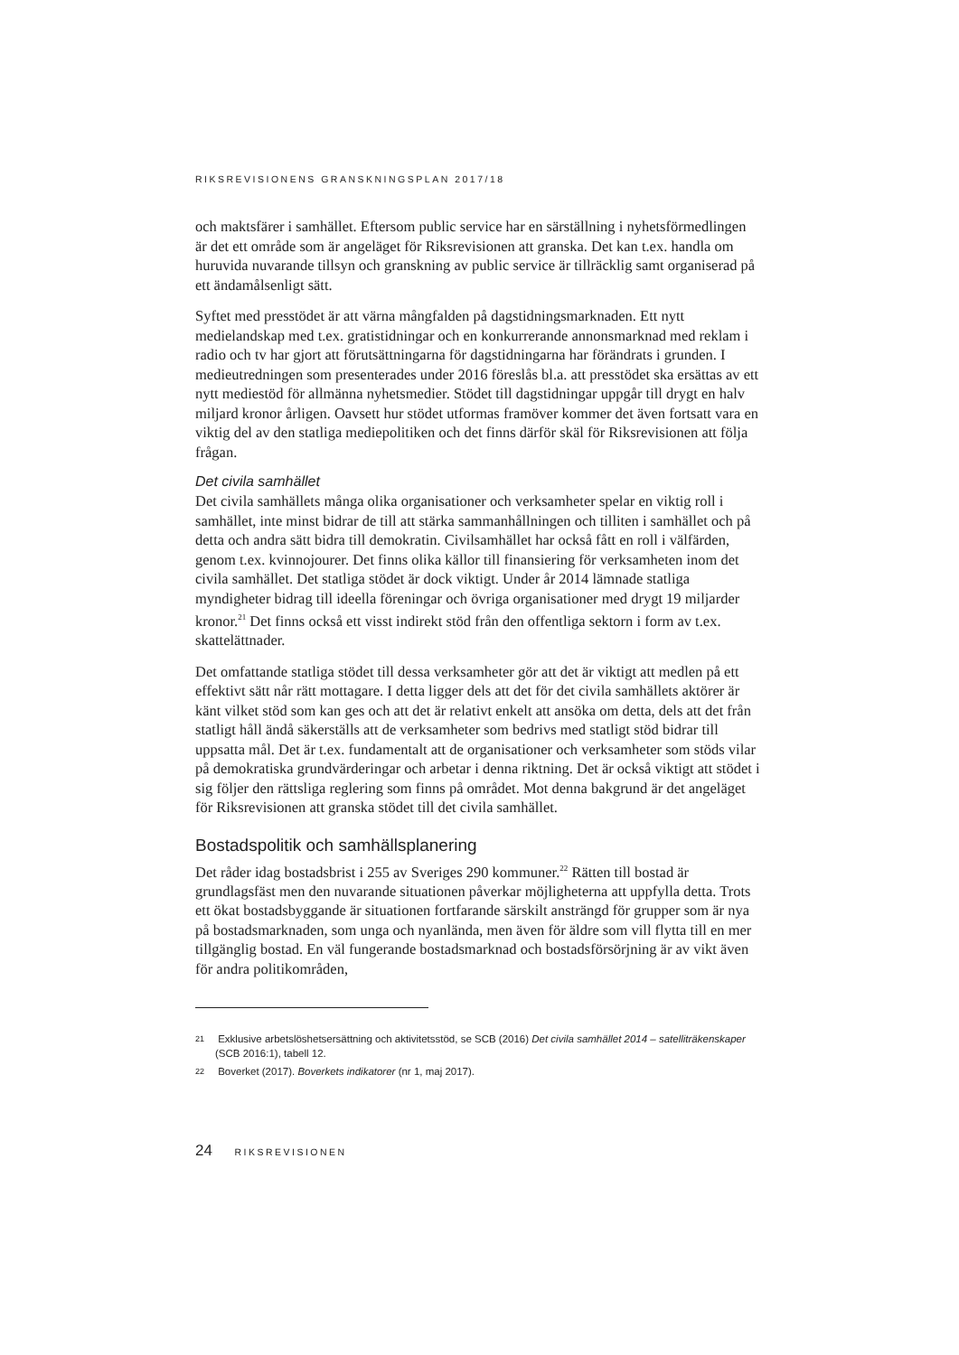RIKSREVISIONENS GRANSKNINGSPLAN 2017/18
och maktsfärer i samhället. Eftersom public service har en särställning i nyhetsförmedlingen är det ett område som är angeläget för Riksrevisionen att granska. Det kan t.ex. handla om huruvida nuvarande tillsyn och granskning av public service är tillräcklig samt organiserad på ett ändamålsenligt sätt.
Syftet med presstödet är att värna mångfalden på dagstidningsmarknaden. Ett nytt medielandskap med t.ex. gratistidningar och en konkurrerande annonsmarknad med reklam i radio och tv har gjort att förutsättningarna för dagstidningarna har förändrats i grunden. I medieutredningen som presenterades under 2016 föreslås bl.a. att presstödet ska ersättas av ett nytt mediestöd för allmänna nyhetsmedier. Stödet till dagstidningar uppgår till drygt en halv miljard kronor årligen. Oavsett hur stödet utformas framöver kommer det även fortsatt vara en viktig del av den statliga mediepolitiken och det finns därför skäl för Riksrevisionen att följa frågan.
Det civila samhället
Det civila samhällets många olika organisationer och verksamheter spelar en viktig roll i samhället, inte minst bidrar de till att stärka sammanhållningen och tilliten i samhället och på detta och andra sätt bidra till demokratin. Civilsamhället har också fått en roll i välfärden, genom t.ex. kvinnojourer. Det finns olika källor till finansiering för verksamheten inom det civila samhället. Det statliga stödet är dock viktigt. Under år 2014 lämnade statliga myndigheter bidrag till ideella föreningar och övriga organisationer med drygt 19 miljarder kronor.<sup>21</sup> Det finns också ett visst indirekt stöd från den offentliga sektorn i form av t.ex. skattelättnader.
Det omfattande statliga stödet till dessa verksamheter gör att det är viktigt att medlen på ett effektivt sätt når rätt mottagare. I detta ligger dels att det för det civila samhällets aktörer är känt vilket stöd som kan ges och att det är relativt enkelt att ansöka om detta, dels att det från statligt håll ändå säkerställs att de verksamheter som bedrivs med statligt stöd bidrar till uppsatta mål. Det är t.ex. fundamentalt att de organisationer och verksamheter som stöds vilar på demokratiska grundvärderingar och arbetar i denna riktning. Det är också viktigt att stödet i sig följer den rättsliga reglering som finns på området. Mot denna bakgrund är det angeläget för Riksrevisionen att granska stödet till det civila samhället.
Bostadspolitik och samhällsplanering
Det råder idag bostadsbrist i 255 av Sveriges 290 kommuner.<sup>22</sup> Rätten till bostad är grundlagsfäst men den nuvarande situationen påverkar möjligheterna att uppfylla detta. Trots ett ökat bostadsbyggande är situationen fortfarande särskilt ansträngd för grupper som är nya på bostadsmarknaden, som unga och nyanlända, men även för äldre som vill flytta till en mer tillgänglig bostad. En väl fungerande bostadsmarknad och bostadsförsörjning är av vikt även för andra politikområden,
21 Exklusive arbetslöshetsersättning och aktivitetsstöd, se SCB (2016) Det civila samhället 2014 – satelliträkenskaper (SCB 2016:1), tabell 12.
22 Boverket (2017). Boverkets indikatorer (nr 1, maj 2017).
24 RIKSREVISIONEN